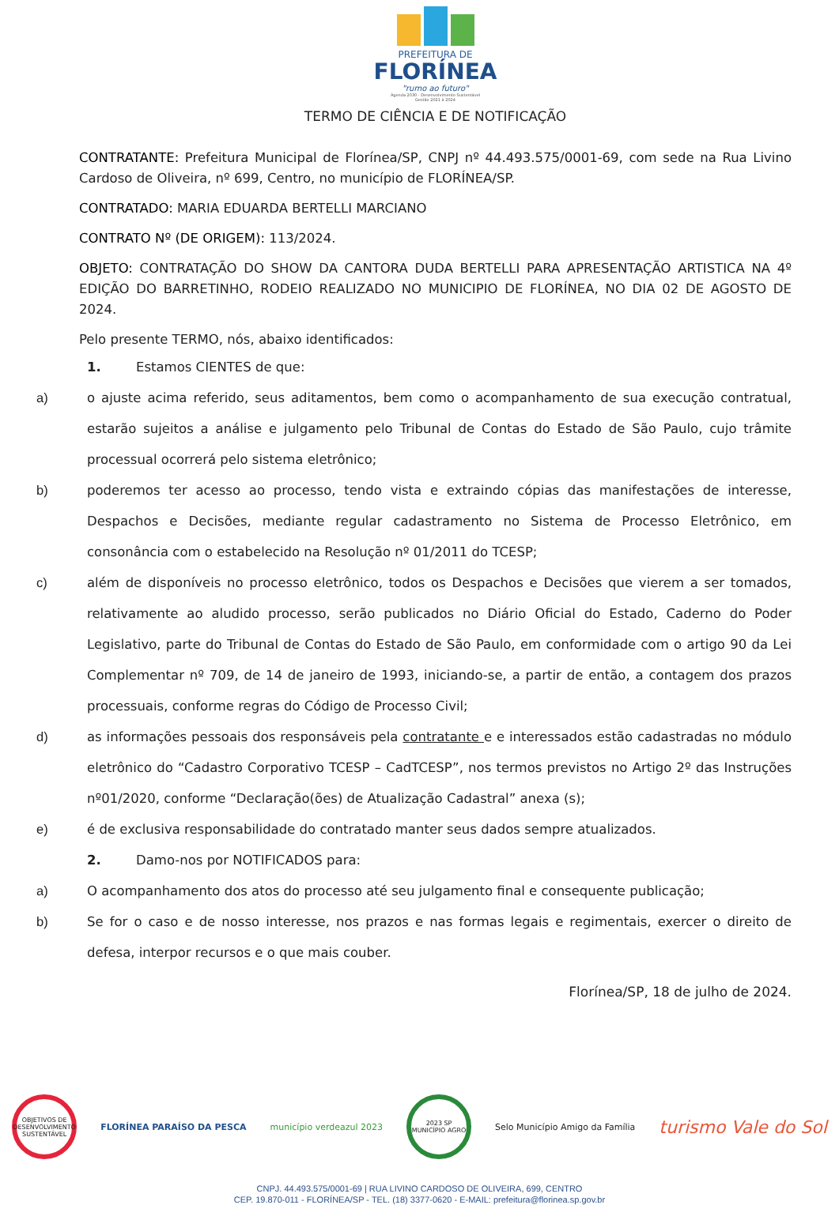PREFEITURA DE
FLORÍNEA
"rumo ao futuro"
Agenda 2030 - Desenvolvimento Sustentável
Gestão 2021 à 2024
TERMO DE CIÊNCIA E DE NOTIFICAÇÃO
CONTRATANTE: Prefeitura Municipal de Florínea/SP, CNPJ nº 44.493.575/0001-69, com sede na Rua Livino Cardoso de Oliveira, nº 699, Centro, no município de FLORÍNEA/SP.
CONTRATADO: MARIA EDUARDA BERTELLI MARCIANO
CONTRATO Nº (DE ORIGEM): 113/2024.
OBJETO: CONTRATAÇÃO DO SHOW DA CANTORA DUDA BERTELLI PARA APRESENTAÇÃO ARTISTICA NA 4º EDIÇÃO DO BARRETINHO, RODEIO REALIZADO NO MUNICIPIO DE FLORÍNEA, NO DIA 02 DE AGOSTO DE 2024.
Pelo presente TERMO, nós, abaixo identificados:
1. Estamos CIENTES de que:
a) o ajuste acima referido, seus aditamentos, bem como o acompanhamento de sua execução contratual, estarão sujeitos a análise e julgamento pelo Tribunal de Contas do Estado de São Paulo, cujo trâmite processual ocorrerá pelo sistema eletrônico;
b) poderemos ter acesso ao processo, tendo vista e extraindo cópias das manifestações de interesse, Despachos e Decisões, mediante regular cadastramento no Sistema de Processo Eletrônico, em consonância com o estabelecido na Resolução nº 01/2011 do TCESP;
c) além de disponíveis no processo eletrônico, todos os Despachos e Decisões que vierem a ser tomados, relativamente ao aludido processo, serão publicados no Diário Oficial do Estado, Caderno do Poder Legislativo, parte do Tribunal de Contas do Estado de São Paulo, em conformidade com o artigo 90 da Lei Complementar nº 709, de 14 de janeiro de 1993, iniciando-se, a partir de então, a contagem dos prazos processuais, conforme regras do Código de Processo Civil;
d) as informações pessoais dos responsáveis pela contratante e e interessados estão cadastradas no módulo eletrônico do “Cadastro Corporativo TCESP – CadTCESP”, nos termos previstos no Artigo 2º das Instruções nº01/2020, conforme “Declaração(ões) de Atualização Cadastral” anexa (s);
e) é de exclusiva responsabilidade do contratado manter seus dados sempre atualizados.
2. Damo-nos por NOTIFICADOS para:
a) O acompanhamento dos atos do processo até seu julgamento final e consequente publicação;
b) Se for o caso e de nosso interesse, nos prazos e nas formas legais e regimentais, exercer o direito de defesa, interpor recursos e o que mais couber.
Florínea/SP, 18 de julho de 2024.
OBJETIVOS DE DESENVOLVIMENTO SUSTENTÁVEL
FLORÍNEA PARAÍSO DA PESCA município verdeazul 2023
2023 SP MUNICÍPIO AGRO
Selo Município Amigo da Família
turismo Vale do Sol
CNPJ. 44.493.575/0001-69 | RUA LIVINO CARDOSO DE OLIVEIRA, 699, CENTRO
CEP. 19.870-011 - FLORÍNEA/SP - TEL. (18) 3377-0620 - E-MAIL: prefeitura@florinea.sp.gov.br